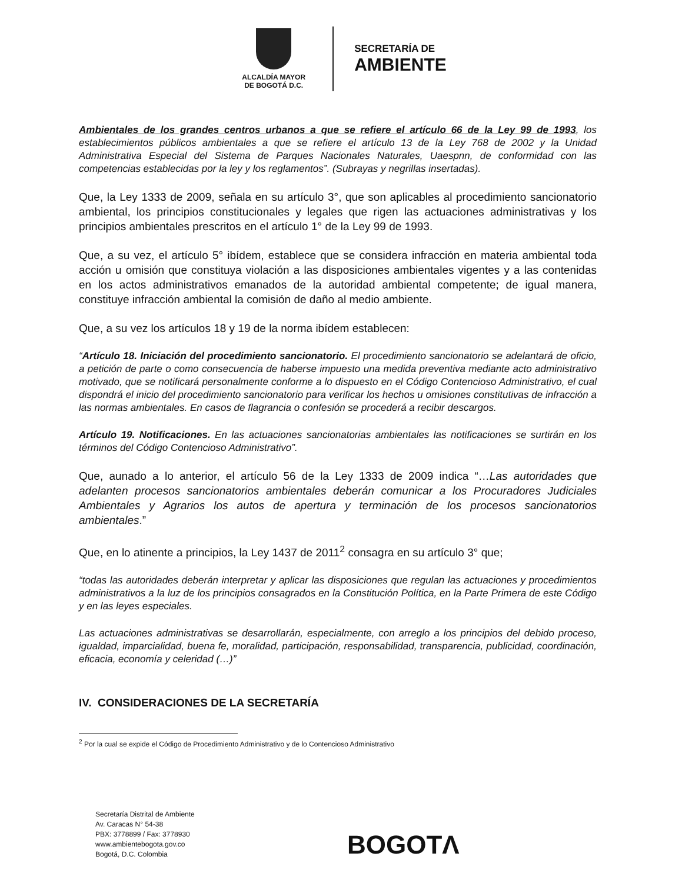ALCALDÍA MAYOR
DE BOGOTÁ D.C.
SECRETARÍA DE
AMBIENTE
Ambientales de los grandes centros urbanos a que se refiere el artículo 66 de la Ley 99 de 1993, los establecimientos públicos ambientales a que se refiere el artículo 13 de la Ley 768 de 2002 y la Unidad Administrativa Especial del Sistema de Parques Nacionales Naturales, Uaespnn, de conformidad con las competencias establecidas por la ley y los reglamentos”. (Subrayas y negrillas insertadas).
Que, la Ley 1333 de 2009, señala en su artículo 3°, que son aplicables al procedimiento sancionatorio ambiental, los principios constitucionales y legales que rigen las actuaciones administrativas y los principios ambientales prescritos en el artículo 1° de la Ley 99 de 1993.
Que, a su vez, el artículo 5° ibídem, establece que se considera infracción en materia ambiental toda acción u omisión que constituya violación a las disposiciones ambientales vigentes y a las contenidas en los actos administrativos emanados de la autoridad ambiental competente; de igual manera, constituye infracción ambiental la comisión de daño al medio ambiente.
Que, a su vez los artículos 18 y 19 de la norma ibídem establecen:
“Artículo 18. Iniciación del procedimiento sancionatorio. El procedimiento sancionatorio se adelantará de oficio, a petición de parte o como consecuencia de haberse impuesto una medida preventiva mediante acto administrativo motivado, que se notificará personalmente conforme a lo dispuesto en el Código Contencioso Administrativo, el cual dispondrá el inicio del procedimiento sancionatorio para verificar los hechos u omisiones constitutivas de infracción a las normas ambientales. En casos de flagrancia o confesión se procederá a recibir descargos.
Artículo 19. Notificaciones. En las actuaciones sancionatorias ambientales las notificaciones se surtirán en los términos del Código Contencioso Administrativo”.
Que, aunado a lo anterior, el artículo 56 de la Ley 1333 de 2009 indica “…Las autoridades que adelanten procesos sancionatorios ambientales deberán comunicar a los Procuradores Judiciales Ambientales y Agrarios los autos de apertura y terminación de los procesos sancionatorios ambientales.”
Que, en lo atinente a principios, la Ley 1437 de 2011<sup>2</sup> consagra en su artículo 3° que;
“todas las autoridades deberán interpretar y aplicar las disposiciones que regulan las actuaciones y procedimientos administrativos a la luz de los principios consagrados en la Constitución Política, en la Parte Primera de este Código y en las leyes especiales.
Las actuaciones administrativas se desarrollarán, especialmente, con arreglo a los principios del debido proceso, igualdad, imparcialidad, buena fe, moralidad, participación, responsabilidad, transparencia, publicidad, coordinación, eficacia, economía y celeridad (…)”
IV. CONSIDERACIONES DE LA SECRETARÍA
<sup>2</sup> Por la cual se expide el Código de Procedimiento Administrativo y de lo Contencioso Administrativo
Secretaría Distrital de Ambiente
Av. Caracas N° 54-38
PBX: 3778899 / Fax: 3778930
www.ambientebogota.gov.co
Bogotá, D.C. Colombia
BOGOTΛ